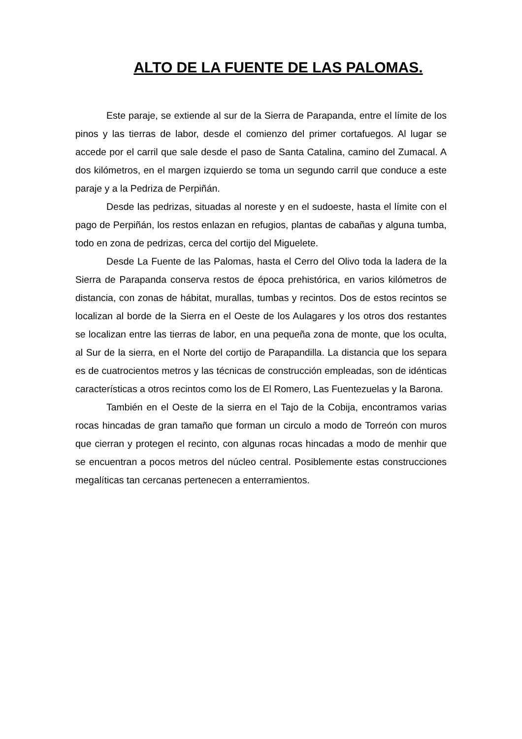ALTO DE LA FUENTE DE LAS PALOMAS.
Este paraje, se extiende al sur de la Sierra de Parapanda, entre el límite de los pinos y las tierras de labor, desde el comienzo del primer cortafuegos. Al lugar se accede por el carril que sale desde el paso de Santa Catalina, camino del Zumacal. A dos kilómetros, en el margen izquierdo se toma un segundo carril que conduce a este paraje y a la Pedriza de Perpiñán.
Desde las pedrizas, situadas al noreste y en el sudoeste, hasta el límite con el pago de Perpiñán, los restos enlazan en refugios, plantas de cabañas y alguna tumba, todo en zona de pedrizas, cerca del cortijo del Miguelete.
Desde La Fuente de las Palomas, hasta el Cerro del Olivo toda la ladera de la Sierra de Parapanda conserva restos de época prehistórica, en varios kilómetros de distancia, con zonas de hábitat, murallas, tumbas y recintos. Dos de estos recintos se localizan al borde de la Sierra en el Oeste de los Aulagares y los otros dos restantes se localizan entre las tierras de labor, en una pequeña zona de monte, que los oculta, al Sur de la sierra, en el Norte del cortijo de Parapandilla. La distancia que los separa es de cuatrocientos metros y las técnicas de construcción empleadas, son de idénticas características a otros recintos como los de El Romero, Las Fuentezuelas y la Barona.
También en el Oeste de la sierra en el Tajo de la Cobija, encontramos varias rocas hincadas de gran tamaño que forman un circulo a modo de Torreón con muros que cierran y protegen el recinto, con algunas rocas hincadas a modo de menhir que se encuentran a pocos metros del núcleo central. Posiblemente estas construcciones megalíticas tan cercanas pertenecen a enterramientos.